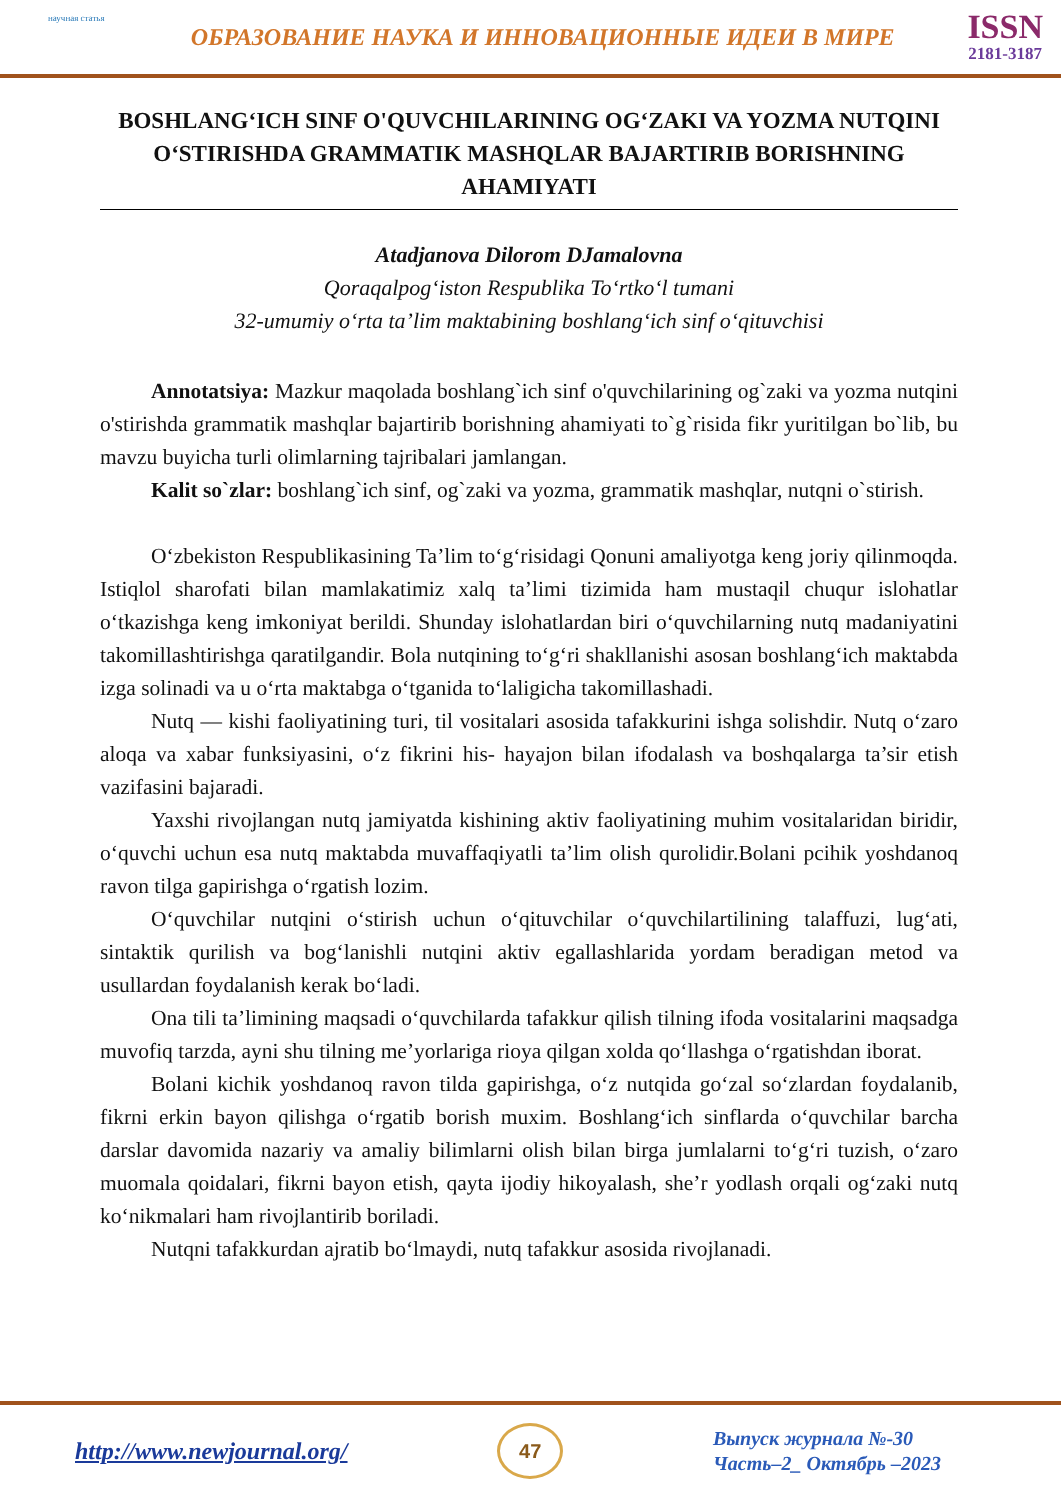научная статья
ОБРАЗОВАНИЕ НАУКА И ИННОВАЦИОННЫЕ ИДЕИ В МИРЕ
ISSN
2181-3187
BOSHLANG‘ICH SINF O'QUVCHILARINING OG‘ZAKI VA YOZMA NUTQINI O‘STIRISHDA GRAMMATIK MASHQLAR BAJARTIRIB BORISHNING AHAMIYATI
Atadjanova Dilorom DJamalovna
Qoraqalpog‘iston Respublika To‘rtko‘l tumani
32-umumiy o‘rta ta’lim maktabining boshlang‘ich sinf o‘qituvchisi
Annotatsiya: Mazkur maqolada boshlang`ich sinf o'quvchilarining og`zaki va yozma nutqini o'stirishda grammatik mashqlar bajartirib borishning ahamiyati to`g`risida fikr yuritilgan bo`lib, bu mavzu buyicha turli olimlarning tajribalari jamlangan.
Kalit so`zlar: boshlang`ich sinf, og`zaki va yozma, grammatik mashqlar, nutqni o`stirish.
O‘zbekiston Respublikasining Ta’lim to‘g‘risidagi Qonuni amaliyotga keng joriy qilinmoqda. Istiqlol sharofati bilan mamlakatimiz xalq ta’limi tizimida ham mustaqil chuqur islohatlar o‘tkazishga keng imkoniyat berildi. Shunday islohatlardan biri o‘quvchilarning nutq madaniyatini takomillashtirishga qaratilgandir. Bola nutqining to‘g‘ri shakllanishi asosan boshlang‘ich maktabda izga solinadi va u o‘rta maktabga o‘tganida to‘laligicha takomillashadi.
Nutq — kishi faoliyatining turi, til vositalari asosida tafakkurini ishga solishdir. Nutq o‘zaro aloqa va xabar funksiyasini, o‘z fikrini his- hayajon bilan ifodalash va boshqalarga ta’sir etish vazifasini bajaradi.
Yaxshi rivojlangan nutq jamiyatda kishining aktiv faoliyatining muhim vositalaridan biridir, o‘quvchi uchun esa nutq maktabda muvaffaqiyatli ta’lim olish qurolidir.Bolani pcihik yoshdanoq ravon tilga gapirishga o‘rgatish lozim.
O‘quvchilar nutqini o‘stirish uchun o‘qituvchilar o‘quvchilartilining talaffuzi, lug‘ati, sintaktik qurilish va bog‘lanishli nutqini aktiv egallashlarida yordam beradigan metod va usullardan foydalanish kerak bo‘ladi.
Ona tili ta’limining maqsadi o‘quvchilarda tafakkur qilish tilning ifoda vositalarini maqsadga muvofiq tarzda, ayni shu tilning me’yorlariga rioya qilgan xolda qo‘llashga o‘rgatishdan iborat.
Bolani kichik yoshdanoq ravon tilda gapirishga, o‘z nutqida go‘zal so‘zlardan foydalanib, fikrni erkin bayon qilishga o‘rgatib borish muxim. Boshlang‘ich sinflarda o‘quvchilar barcha darslar davomida nazariy va amaliy bilimlarni olish bilan birga jumlalarni to‘g‘ri tuzish, o‘zaro muomala qoidalari, fikrni bayon etish, qayta ijodiy hikoyalash, she’r yodlash orqali og‘zaki nutq ko‘nikmalari ham rivojlantirib boriladi.
Nutqni tafakkurdan ajratib bo‘lmaydi, nutq tafakkur asosida rivojlanadi.
http://www.newjournal.org/
47
Выпуск журнала №-30
Часть–2_ Октябрь –2023